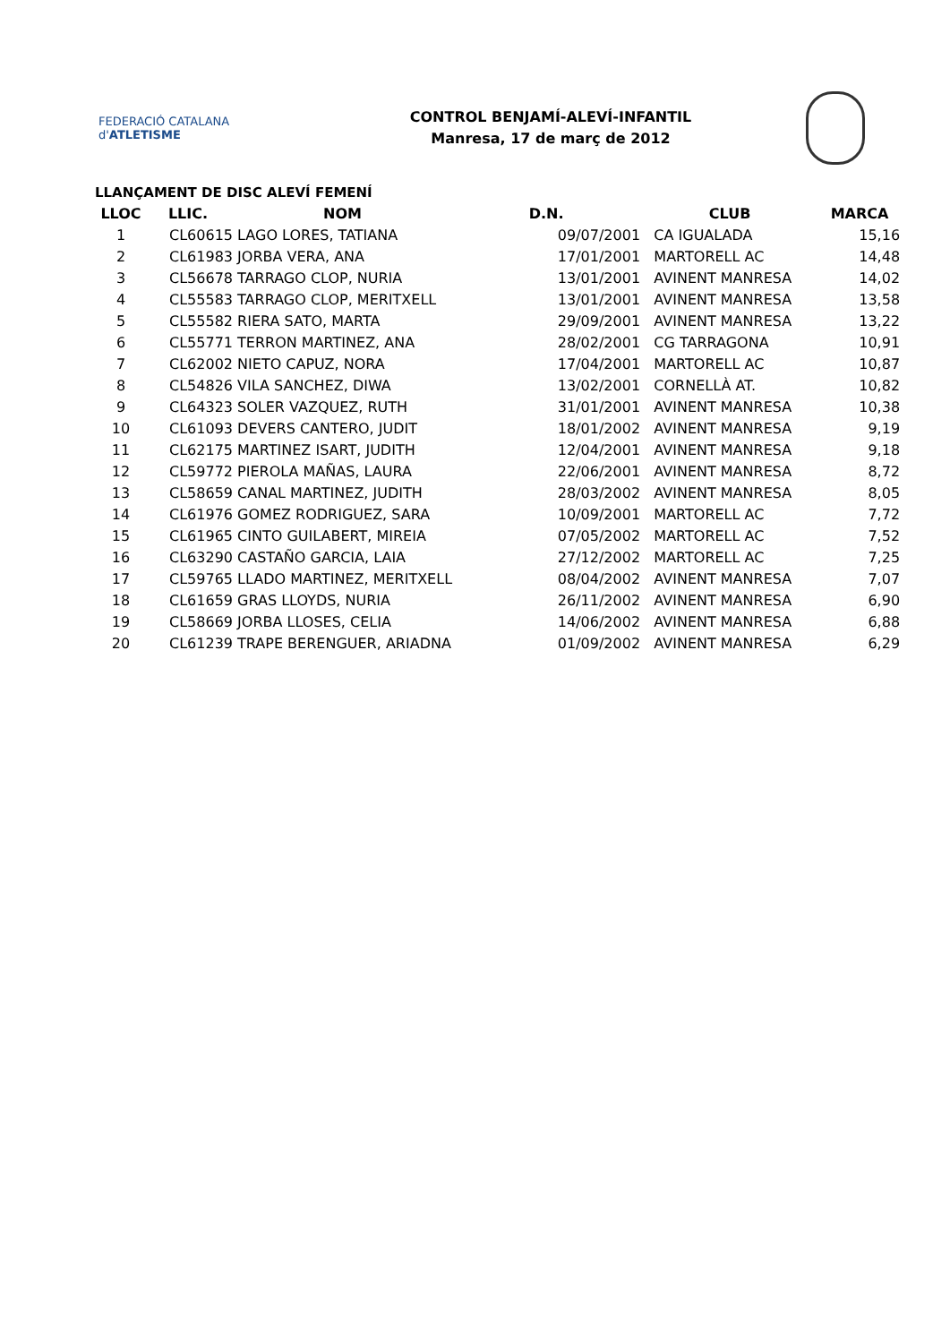FEDERACIÓ CATALANA d'ATLETISME
CONTROL BENJAMÍ-ALEVÍ-INFANTIL
Manresa, 17 de març de 2012
LLANÇAMENT DE DISC ALEVÍ FEMENÍ
| LLOC | LLIC. | NOM | D.N. | CLUB | MARCA |
| --- | --- | --- | --- | --- | --- |
| 1 | CL60615 | LAGO LORES, TATIANA | 09/07/2001 | CA IGUALADA | 15,16 |
| 2 | CL61983 | JORBA VERA, ANA | 17/01/2001 | MARTORELL AC | 14,48 |
| 3 | CL56678 | TARRAGO CLOP, NURIA | 13/01/2001 | AVINENT MANRESA | 14,02 |
| 4 | CL55583 | TARRAGO CLOP, MERITXELL | 13/01/2001 | AVINENT MANRESA | 13,58 |
| 5 | CL55582 | RIERA SATO, MARTA | 29/09/2001 | AVINENT MANRESA | 13,22 |
| 6 | CL55771 | TERRON MARTINEZ, ANA | 28/02/2001 | CG TARRAGONA | 10,91 |
| 7 | CL62002 | NIETO CAPUZ, NORA | 17/04/2001 | MARTORELL AC | 10,87 |
| 8 | CL54826 | VILA SANCHEZ, DIWA | 13/02/2001 | CORNELLÀ AT. | 10,82 |
| 9 | CL64323 | SOLER VAZQUEZ, RUTH | 31/01/2001 | AVINENT MANRESA | 10,38 |
| 10 | CL61093 | DEVERS CANTERO, JUDIT | 18/01/2002 | AVINENT MANRESA | 9,19 |
| 11 | CL62175 | MARTINEZ ISART, JUDITH | 12/04/2001 | AVINENT MANRESA | 9,18 |
| 12 | CL59772 | PIEROLA MAÑAS, LAURA | 22/06/2001 | AVINENT MANRESA | 8,72 |
| 13 | CL58659 | CANAL MARTINEZ, JUDITH | 28/03/2002 | AVINENT MANRESA | 8,05 |
| 14 | CL61976 | GOMEZ RODRIGUEZ, SARA | 10/09/2001 | MARTORELL AC | 7,72 |
| 15 | CL61965 | CINTO GUILABERT, MIREIA | 07/05/2002 | MARTORELL AC | 7,52 |
| 16 | CL63290 | CASTAÑO GARCIA, LAIA | 27/12/2002 | MARTORELL AC | 7,25 |
| 17 | CL59765 | LLADO MARTINEZ, MERITXELL | 08/04/2002 | AVINENT MANRESA | 7,07 |
| 18 | CL61659 | GRAS LLOYDS, NURIA | 26/11/2002 | AVINENT MANRESA | 6,90 |
| 19 | CL58669 | JORBA LLOSES, CELIA | 14/06/2002 | AVINENT MANRESA | 6,88 |
| 20 | CL61239 | TRAPE BERENGUER, ARIADNA | 01/09/2002 | AVINENT MANRESA | 6,29 |